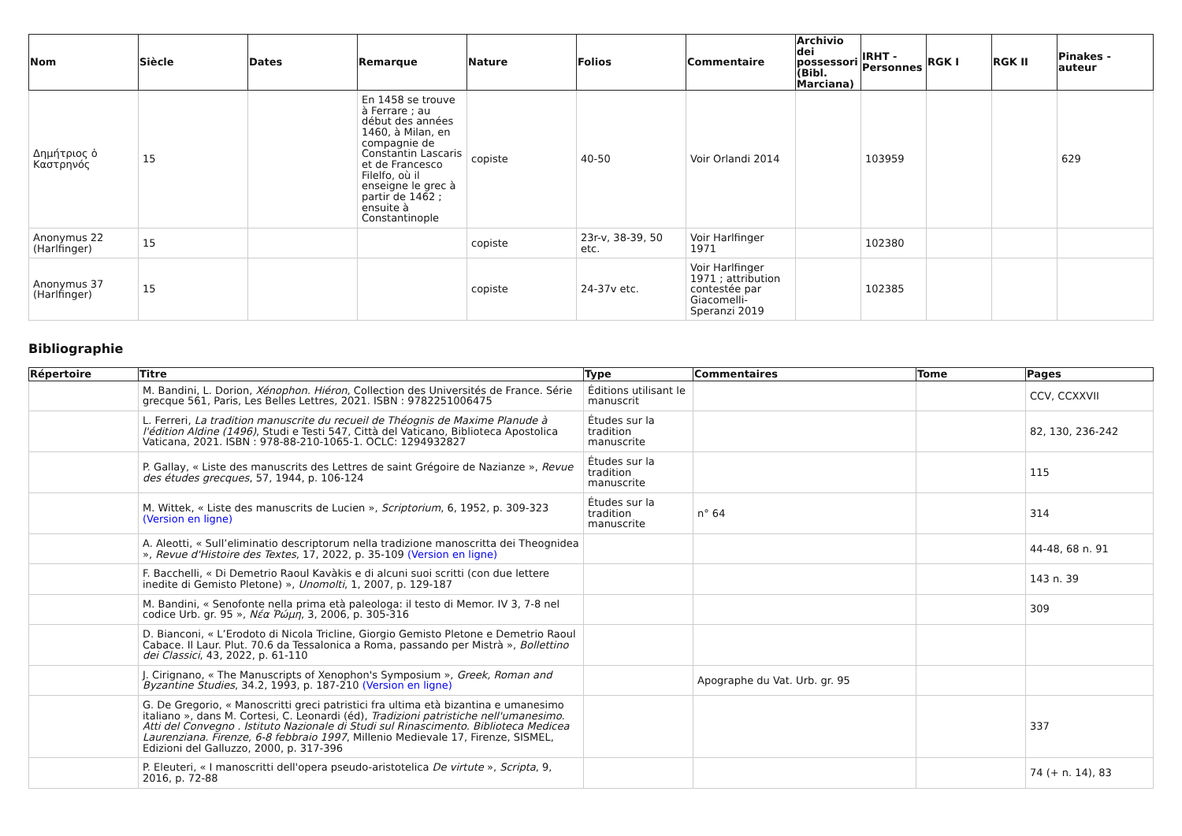| Nom | Siècle | Dates | Remarque | Nature | Folios | Commentaire | Archivio dei possessori (Bibl. Marciana) | IRHT - Personnes | RGK I | RGK II | Pinakes - auteur |
| --- | --- | --- | --- | --- | --- | --- | --- | --- | --- | --- | --- |
| Δημήτριος ὁ Καστρηνός | 15 | | En 1458 se trouve à Ferrare ; au début des années 1460, à Milan, en compagnie de Constantin Lascaris et de Francesco Filelfo, où il enseigne le grec à partir de 1462 ; ensuite à Constantinople | copiste | 40-50 | Voir Orlandi 2014 | | 103959 | | | 629 |
| Anonymus 22 (Harlfinger) | 15 | | | copiste | 23r-v, 38-39, 50 etc. | Voir Harlfinger 1971 | | 102380 | | | |
| Anonymus 37 (Harlfinger) | 15 | | | copiste | 24-37v etc. | Voir Harlfinger 1971 ; attribution contestée par Giacomelli-Speranzi 2019 | | 102385 | | | |
Bibliographie
| Répertoire | Titre | Type | Commentaires | Tome | Pages |
| --- | --- | --- | --- | --- | --- |
| | M. Bandini, L. Dorion, Xénophon. Hiéron , Collection des Universités de France. Série grecque 561, Paris, Les Belles Lettres, 2021. ISBN : 9782251006475 | Éditions utilisant le manuscrit | | | CCV, CCXXVII |
| | L. Ferreri, La tradition manuscrite du recueil de Théognis de Maxime Planude à l'édition Aldine (1496) , Studi e Testi 547, Città del Vaticano, Biblioteca Apostolica Vaticana, 2021. ISBN : 978-88-210-1065-1. OCLC: 1294932827 | Études sur la tradition manuscrite | | | 82, 130, 236-242 |
| | P. Gallay, « Liste des manuscrits des Lettres de saint Grégoire de Nazianze », Revue des études grecques , 57, 1944, p. 106-124 | Études sur la tradition manuscrite | | | 115 |
| | M. Wittek, « Liste des manuscrits de Lucien », Scriptorium , 6, 1952, p. 309-323 (Version en ligne) | Études sur la tradition manuscrite | n° 64 | | 314 |
| | A. Aleotti, « Sull’eliminatio descriptorum nella tradizione manoscritta dei Theognidea », Revue d'Histoire des Textes , 17, 2022, p. 35-109 (Version en ligne) | | | | 44-48, 68 n. 91 |
| | F. Bacchelli, « Di Demetrio Raoul Kavàkis e di alcuni suoi scritti (con due lettere inedite di Gemisto Pletone) », Unomolti , 1, 2007, p. 129-187 | | | | 143 n. 39 |
| | M. Bandini, « Senofonte nella prima età paleologa: il testo di Memor. IV 3, 7-8 nel codice Urb. gr. 95 », Νέα Ῥώμη , 3, 2006, p. 305-316 | | | | 309 |
| | D. Bianconi, « L’Erodoto di Nicola Tricline, Giorgio Gemisto Pletone e Demetrio Raoul Cabace. Il Laur. Plut. 70.6 da Tessalonica a Roma, passando per Mistrà », Bollettino dei Classici , 43, 2022, p. 61-110 | | | | |
| | J. Cirignano, « The Manuscripts of Xenophon's Symposium », Greek, Roman and Byzantine Studies , 34.2, 1993, p. 187-210 (Version en ligne) | | Apographe du Vat. Urb. gr. 95 | | |
| | G. De Gregorio, « Manoscritti greci patristici fra ultima età bizantina e umanesimo italiano », dans M. Cortesi, C. Leonardi (éd), Tradizioni patristiche nell'umanesimo. Atti del Convegno . Istituto Nazionale di Studi sul Rinascimento. Biblioteca Medicea Laurenziana. Firenze, 6-8 febbraio 1997 , Millenio Medievale 17, Firenze, SISMEL, Edizioni del Galluzzo, 2000, p. 317-396 | | | | 337 |
| | P. Eleuteri, « I manoscritti dell'opera pseudo-aristotelica De virtute », Scripta , 9, 2016, p. 72-88 | | | | 74 (+ n. 14), 83 |